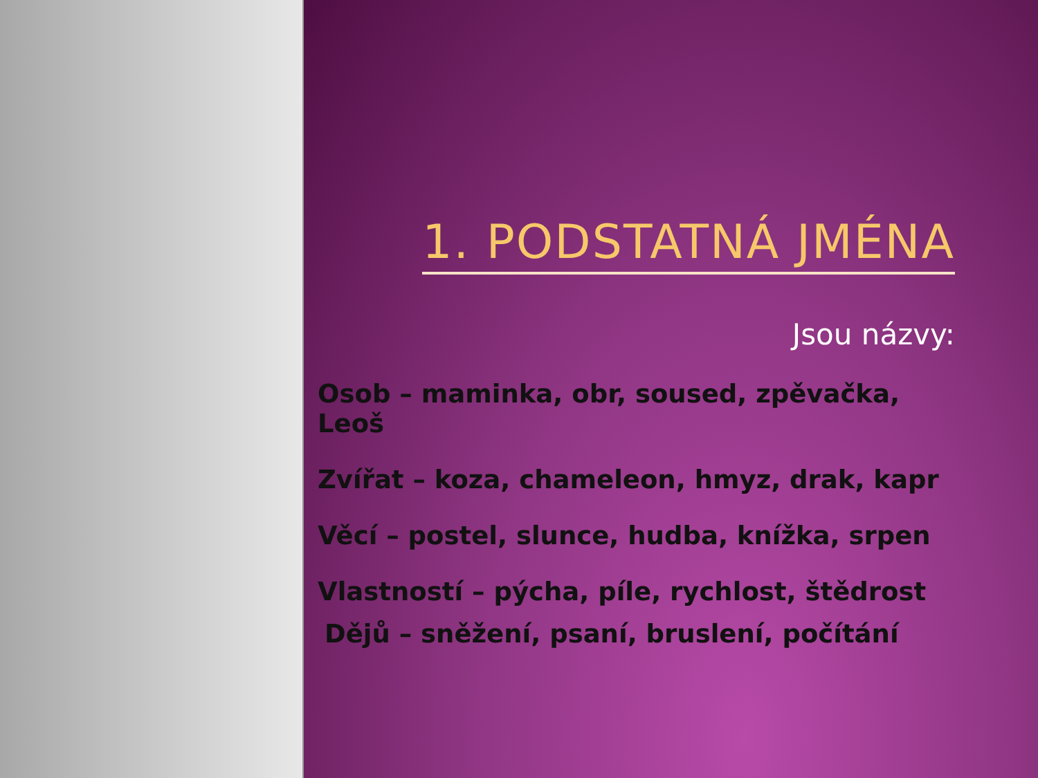1. PODSTATNÁ JMÉNA
Jsou názvy:
Osob – maminka, obr, soused, zpěvačka, Leoš
Zvířat – koza, chameleon, hmyz, drak, kapr
Věcí – postel, slunce, hudba, knížka, srpen
Vlastností – pýcha, píle, rychlost, štědrost
Dějů – sněžení, psaní, bruslení, počítání